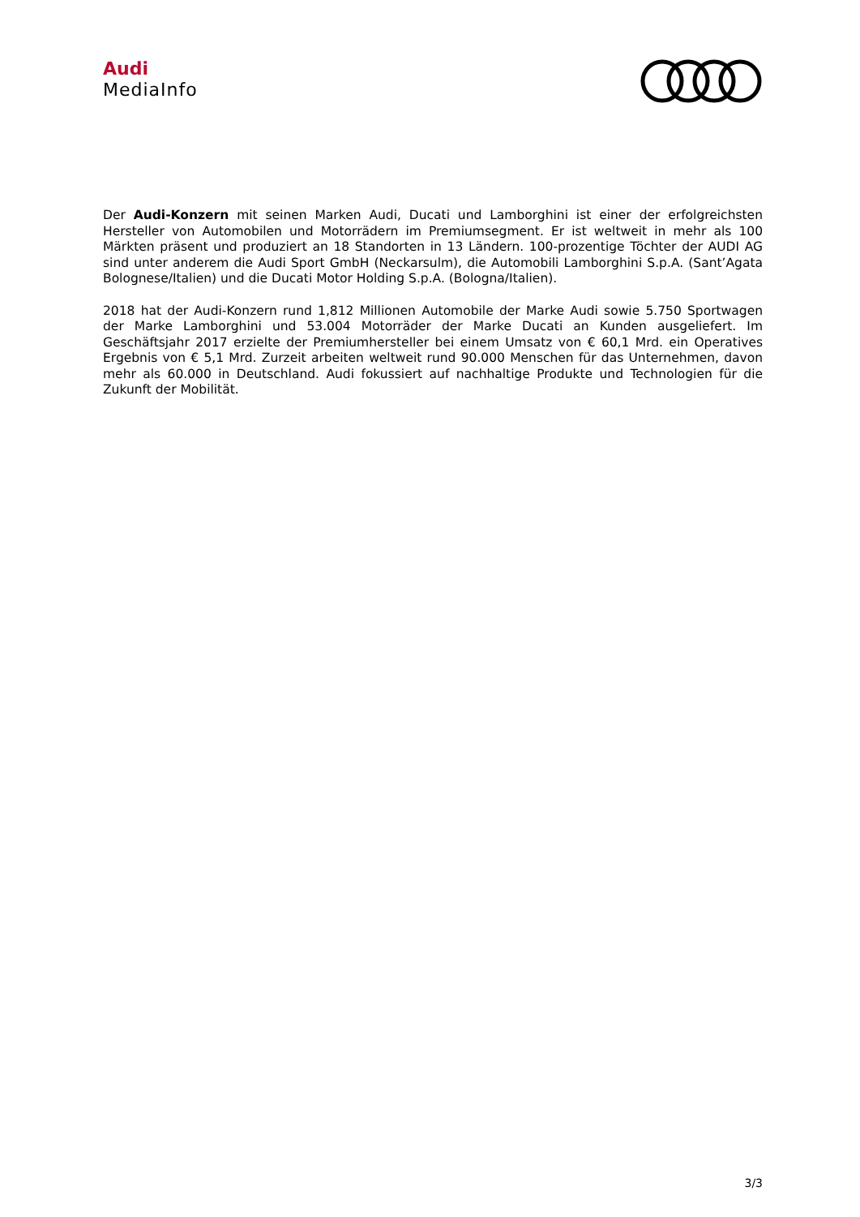Audi
MediaInfo
Der Audi-Konzern mit seinen Marken Audi, Ducati und Lamborghini ist einer der erfolgreichsten Hersteller von Automobilen und Motorrädern im Premiumsegment. Er ist weltweit in mehr als 100 Märkten präsent und produziert an 18 Standorten in 13 Ländern. 100-prozentige Töchter der AUDI AG sind unter anderem die Audi Sport GmbH (Neckarsulm), die Automobili Lamborghini S.p.A. (Sant’Agata Bolognese/Italien) und die Ducati Motor Holding S.p.A. (Bologna/Italien).
2018 hat der Audi-Konzern rund 1,812 Millionen Automobile der Marke Audi sowie 5.750 Sportwagen der Marke Lamborghini und 53.004 Motorräder der Marke Ducati an Kunden ausgeliefert. Im Geschäftsjahr 2017 erzielte der Premiumhersteller bei einem Umsatz von € 60,1 Mrd. ein Operatives Ergebnis von € 5,1 Mrd. Zurzeit arbeiten weltweit rund 90.000 Menschen für das Unternehmen, davon mehr als 60.000 in Deutschland. Audi fokussiert auf nachhaltige Produkte und Technologien für die Zukunft der Mobilität.
3/3